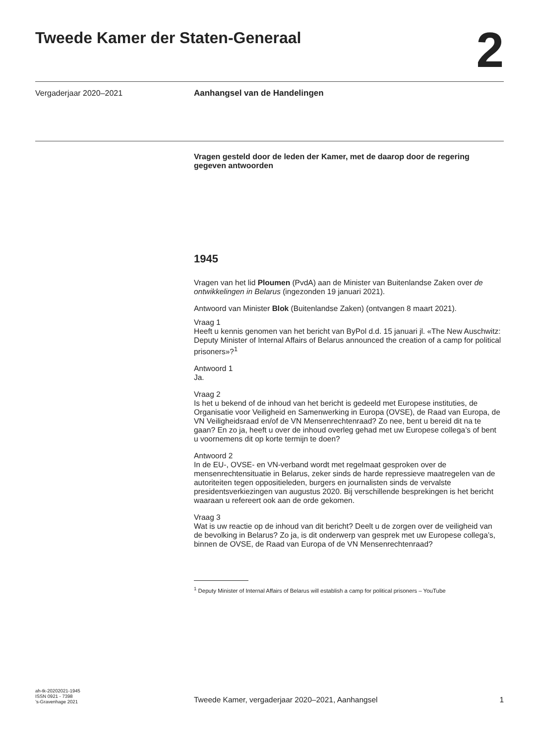Tweede Kamer der Staten-Generaal
2
Vergaderjaar 2020–2021
Aanhangsel van de Handelingen
Vragen gesteld door de leden der Kamer, met de daarop door de regering gegeven antwoorden
1945
Vragen van het lid Ploumen (PvdA) aan de Minister van Buitenlandse Zaken over de ontwikkelingen in Belarus (ingezonden 19 januari 2021).
Antwoord van Minister Blok (Buitenlandse Zaken) (ontvangen 8 maart 2021).
Vraag 1
Heeft u kennis genomen van het bericht van ByPol d.d. 15 januari jl. «The New Auschwitz: Deputy Minister of Internal Affairs of Belarus announced the creation of a camp for political prisoners»?<sup>1</sup>
Antwoord 1
Ja.
Vraag 2
Is het u bekend of de inhoud van het bericht is gedeeld met Europese instituties, de Organisatie voor Veiligheid en Samenwerking in Europa (OVSE), de Raad van Europa, de VN Veiligheidsraad en/of de VN Mensenrechtenraad? Zo nee, bent u bereid dit na te gaan? En zo ja, heeft u over de inhoud overleg gehad met uw Europese collega’s of bent u voornemens dit op korte termijn te doen?
Antwoord 2
In de EU-, OVSE- en VN-verband wordt met regelmaat gesproken over de mensenrechtensituatie in Belarus, zeker sinds de harde repressieve maatregelen van de autoriteiten tegen oppositieleden, burgers en journalisten sinds de vervalste presidentsverkiezingen van augustus 2020. Bij verschillende besprekingen is het bericht waaraan u refereert ook aan de orde gekomen.
Vraag 3
Wat is uw reactie op de inhoud van dit bericht? Deelt u de zorgen over de veiligheid van de bevolking in Belarus? Zo ja, is dit onderwerp van gesprek met uw Europese collega’s, binnen de OVSE, de Raad van Europa of de VN Mensenrechtenraad?
<sup>1</sup> Deputy Minister of Internal Affairs of Belarus will establish a camp for political prisoners – YouTube
ah-tk-20202021-1945
ISSN 0921 - 7398
’s-Gravenhage 2021
Tweede Kamer, vergaderjaar 2020–2021, Aanhangsel 1